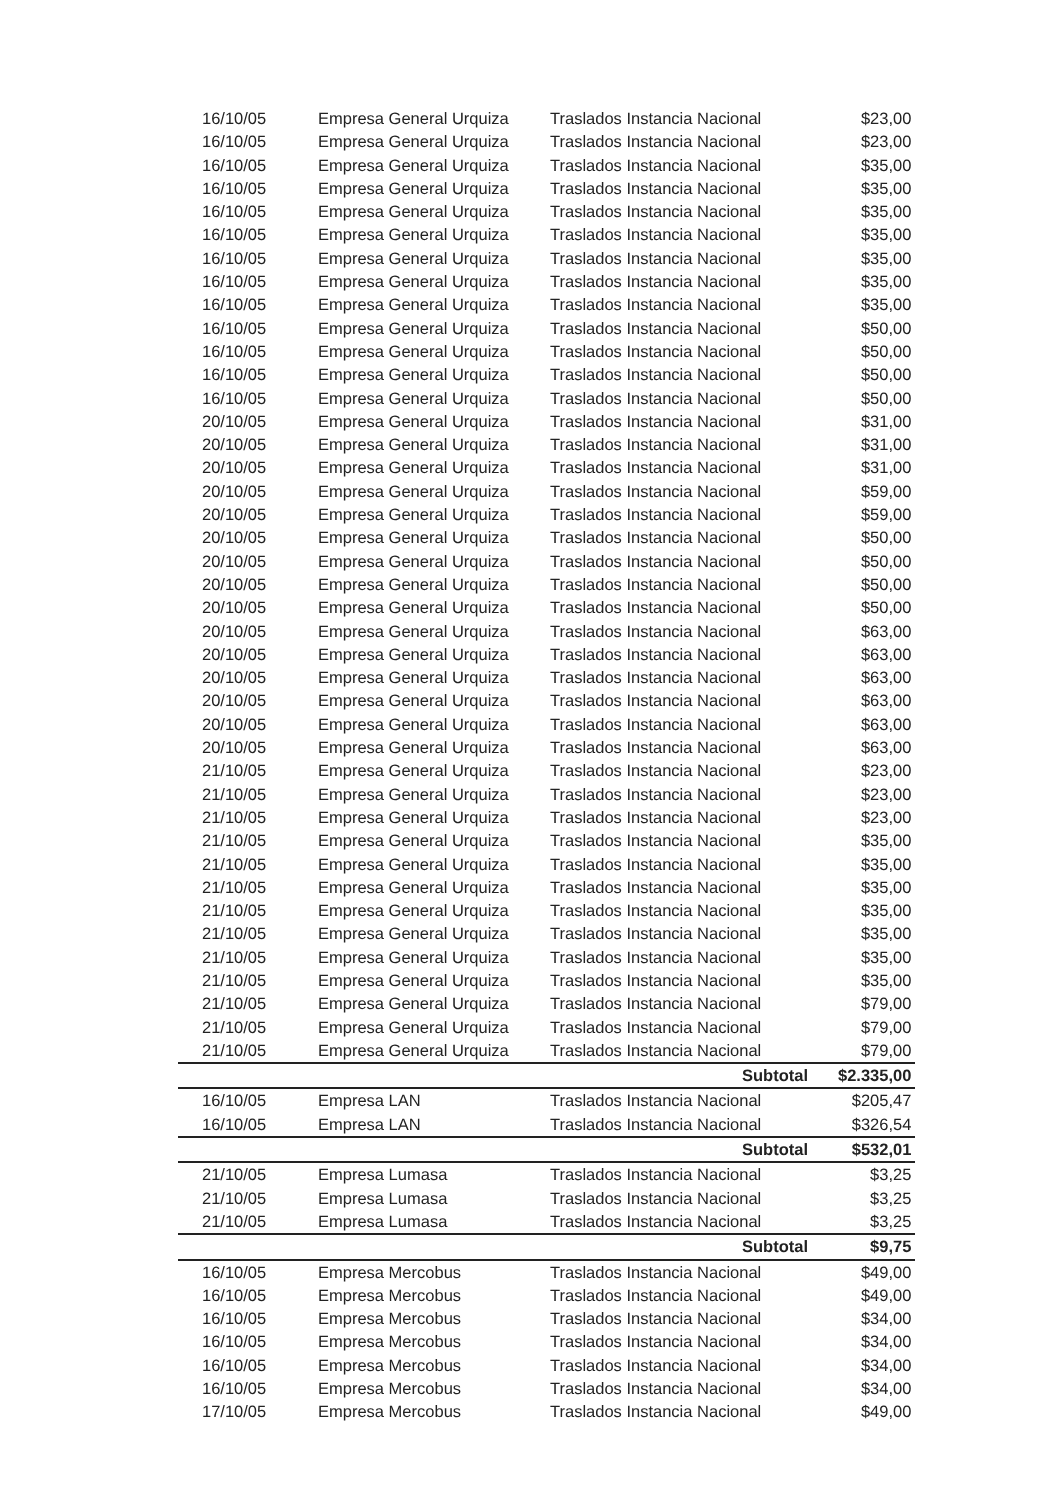| 16/10/05 | Empresa General Urquiza | Traslados Instancia Nacional | $23,00 |
| 16/10/05 | Empresa General Urquiza | Traslados Instancia Nacional | $23,00 |
| 16/10/05 | Empresa General Urquiza | Traslados Instancia Nacional | $35,00 |
| 16/10/05 | Empresa General Urquiza | Traslados Instancia Nacional | $35,00 |
| 16/10/05 | Empresa General Urquiza | Traslados Instancia Nacional | $35,00 |
| 16/10/05 | Empresa General Urquiza | Traslados Instancia Nacional | $35,00 |
| 16/10/05 | Empresa General Urquiza | Traslados Instancia Nacional | $35,00 |
| 16/10/05 | Empresa General Urquiza | Traslados Instancia Nacional | $35,00 |
| 16/10/05 | Empresa General Urquiza | Traslados Instancia Nacional | $35,00 |
| 16/10/05 | Empresa General Urquiza | Traslados Instancia Nacional | $50,00 |
| 16/10/05 | Empresa General Urquiza | Traslados Instancia Nacional | $50,00 |
| 16/10/05 | Empresa General Urquiza | Traslados Instancia Nacional | $50,00 |
| 16/10/05 | Empresa General Urquiza | Traslados Instancia Nacional | $50,00 |
| 20/10/05 | Empresa General Urquiza | Traslados Instancia Nacional | $31,00 |
| 20/10/05 | Empresa General Urquiza | Traslados Instancia Nacional | $31,00 |
| 20/10/05 | Empresa General Urquiza | Traslados Instancia Nacional | $31,00 |
| 20/10/05 | Empresa General Urquiza | Traslados Instancia Nacional | $59,00 |
| 20/10/05 | Empresa General Urquiza | Traslados Instancia Nacional | $59,00 |
| 20/10/05 | Empresa General Urquiza | Traslados Instancia Nacional | $50,00 |
| 20/10/05 | Empresa General Urquiza | Traslados Instancia Nacional | $50,00 |
| 20/10/05 | Empresa General Urquiza | Traslados Instancia Nacional | $50,00 |
| 20/10/05 | Empresa General Urquiza | Traslados Instancia Nacional | $50,00 |
| 20/10/05 | Empresa General Urquiza | Traslados Instancia Nacional | $63,00 |
| 20/10/05 | Empresa General Urquiza | Traslados Instancia Nacional | $63,00 |
| 20/10/05 | Empresa General Urquiza | Traslados Instancia Nacional | $63,00 |
| 20/10/05 | Empresa General Urquiza | Traslados Instancia Nacional | $63,00 |
| 20/10/05 | Empresa General Urquiza | Traslados Instancia Nacional | $63,00 |
| 20/10/05 | Empresa General Urquiza | Traslados Instancia Nacional | $63,00 |
| 21/10/05 | Empresa General Urquiza | Traslados Instancia Nacional | $23,00 |
| 21/10/05 | Empresa General Urquiza | Traslados Instancia Nacional | $23,00 |
| 21/10/05 | Empresa General Urquiza | Traslados Instancia Nacional | $23,00 |
| 21/10/05 | Empresa General Urquiza | Traslados Instancia Nacional | $35,00 |
| 21/10/05 | Empresa General Urquiza | Traslados Instancia Nacional | $35,00 |
| 21/10/05 | Empresa General Urquiza | Traslados Instancia Nacional | $35,00 |
| 21/10/05 | Empresa General Urquiza | Traslados Instancia Nacional | $35,00 |
| 21/10/05 | Empresa General Urquiza | Traslados Instancia Nacional | $35,00 |
| 21/10/05 | Empresa General Urquiza | Traslados Instancia Nacional | $35,00 |
| 21/10/05 | Empresa General Urquiza | Traslados Instancia Nacional | $35,00 |
| 21/10/05 | Empresa General Urquiza | Traslados Instancia Nacional | $79,00 |
| 21/10/05 | Empresa General Urquiza | Traslados Instancia Nacional | $79,00 |
| 21/10/05 | Empresa General Urquiza | Traslados Instancia Nacional | $79,00 |
| | | Subtotal | $2.335,00 |
| 16/10/05 | Empresa LAN | Traslados Instancia Nacional | $205,47 |
| 16/10/05 | Empresa LAN | Traslados Instancia Nacional | $326,54 |
| | | Subtotal | $532,01 |
| 21/10/05 | Empresa Lumasa | Traslados Instancia Nacional | $3,25 |
| 21/10/05 | Empresa Lumasa | Traslados Instancia Nacional | $3,25 |
| 21/10/05 | Empresa Lumasa | Traslados Instancia Nacional | $3,25 |
| | | Subtotal | $9,75 |
| 16/10/05 | Empresa Mercobus | Traslados Instancia Nacional | $49,00 |
| 16/10/05 | Empresa Mercobus | Traslados Instancia Nacional | $49,00 |
| 16/10/05 | Empresa Mercobus | Traslados Instancia Nacional | $34,00 |
| 16/10/05 | Empresa Mercobus | Traslados Instancia Nacional | $34,00 |
| 16/10/05 | Empresa Mercobus | Traslados Instancia Nacional | $34,00 |
| 16/10/05 | Empresa Mercobus | Traslados Instancia Nacional | $34,00 |
| 17/10/05 | Empresa Mercobus | Traslados Instancia Nacional | $49,00 |